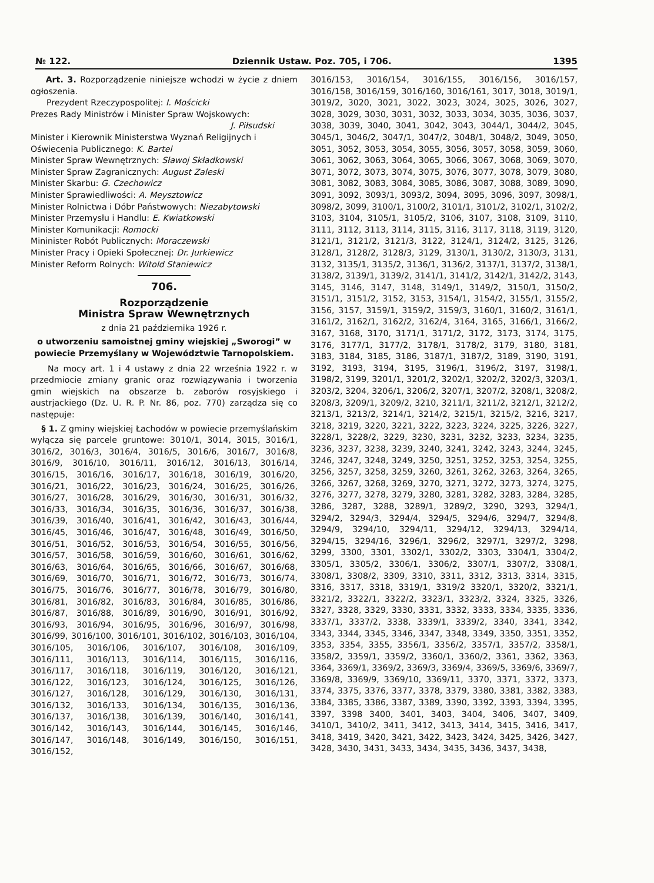№ 122. Dziennik Ustaw. Poz. 705, i 706. 1395
Art. 3. Rozporządzenie niniejsze wchodzi w życie z dniem ogłoszenia.
Prezydent Rzeczypospolitej: I. Mościcki
Prezes Rady Ministrów i Minister Spraw Wojskowych:
J. Piłsudski
Minister i Kierownik Ministerstwa Wyznań Religijnych i Oświecenia Publicznego: K. Bartel
Minister Spraw Wewnętrznych: Sławoj Składkowski
Minister Spraw Zagranicznych: August Zaleski
Minister Skarbu: G. Czechowicz
Minister Sprawiedliwości: A. Meysztowicz
Minister Rolnictwa i Dóbr Państwowych: Niezabytowski
Minister Przemysłu i Handlu: E. Kwiatkowski
Minister Komunikacji: Romocki
Mininister Robót Publicznych: Moraczewski
Minister Pracy i Opieki Społecznej: Dr. Jurkiewicz
Minister Reform Rolnych: Witold Staniewicz
706.
Rozporządzenie
Ministra Spraw Wewnętrznych
z dnia 21 października 1926 r.
o utworzeniu samoistnej gminy wiejskiej „Sworogi” w powiecie Przemyślany w Województwie Tarnopolskiem.
Na mocy art. 1 i 4 ustawy z dnia 22 września 1922 r. w przedmiocie zmiany granic oraz rozwiązywania i tworzenia gmin wiejskich na obszarze b. zaborów rosyjskiego i austrjackiego (Dz. U. R. P. Nr. 86, poz. 770) zarządza się co następuje:
§ 1. Z gminy wiejskiej Łachodów w powiecie przemyślańskim wyłącza się parcele gruntowe: 3010/1, 3014, 3015, 3016/1, 3016/2, 3016/3, 3016/4, 3016/5, 3016/6, 3016/7, 3016/8, 3016/9, 3016/10, 3016/11, 3016/12, 3016/13, 3016/14, 3016/15, 3016/16, 3016/17, 3016/18, 3016/19, 3016/20, 3016/21, 3016/22, 3016/23, 3016/24, 3016/25, 3016/26, 3016/27, 3016/28, 3016/29, 3016/30, 3016/31, 3016/32, 3016/33, 3016/34, 3016/35, 3016/36, 3016/37, 3016/38, 3016/39, 3016/40, 3016/41, 3016/42, 3016/43, 3016/44, 3016/45, 3016/46, 3016/47, 3016/48, 3016/49, 3016/50, 3016/51, 3016/52, 3016/53, 3016/54, 3016/55, 3016/56, 3016/57, 3016/58, 3016/59, 3016/60, 3016/61, 3016/62, 3016/63, 3016/64, 3016/65, 3016/66, 3016/67, 3016/68, 3016/69, 3016/70, 3016/71, 3016/72, 3016/73, 3016/74, 3016/75, 3016/76, 3016/77, 3016/78, 3016/79, 3016/80, 3016/81, 3016/82, 3016/83, 3016/84, 3016/85, 3016/86, 3016/87, 3016/88, 3016/89, 3016/90, 3016/91, 3016/92, 3016/93, 3016/94, 3016/95, 3016/96, 3016/97, 3016/98, 3016/99, 3016/100, 3016/101, 3016/102, 3016/103, 3016/104, 3016/105, 3016/106, 3016/107, 3016/108, 3016/109, 3016/111, 3016/113, 3016/114, 3016/115, 3016/116, 3016/117, 3016/118, 3016/119, 3016/120, 3016/121, 3016/122, 3016/123, 3016/124, 3016/125, 3016/126, 3016/127, 3016/128, 3016/129, 3016/130, 3016/131, 3016/132, 3016/133, 3016/134, 3016/135, 3016/136, 3016/137, 3016/138, 3016/139, 3016/140, 3016/141, 3016/142, 3016/143, 3016/144, 3016/145, 3016/146, 3016/147, 3016/148, 3016/149, 3016/150, 3016/151, 3016/152,
3016/153, 3016/154, 3016/155, 3016/156, 3016/157, 3016/158, 3016/159, 3016/160, 3016/161, 3017, 3018, 3019/1, 3019/2, 3020, 3021, 3022, 3023, 3024, 3025, 3026, 3027, 3028, 3029, 3030, 3031, 3032, 3033, 3034, 3035, 3036, 3037, 3038, 3039, 3040, 3041, 3042, 3043, 3044/1, 3044/2, 3045, 3045/1, 3046/2, 3047/1, 3047/2, 3048/1, 3048/2, 3049, 3050, 3051, 3052, 3053, 3054, 3055, 3056, 3057, 3058, 3059, 3060, 3061, 3062, 3063, 3064, 3065, 3066, 3067, 3068, 3069, 3070, 3071, 3072, 3073, 3074, 3075, 3076, 3077, 3078, 3079, 3080, 3081, 3082, 3083, 3084, 3085, 3086, 3087, 3088, 3089, 3090, 3091, 3092, 3093/1, 3093/2, 3094, 3095, 3096, 3097, 3098/1, 3098/2, 3099, 3100/1, 3100/2, 3101/1, 3101/2, 3102/1, 3102/2, 3103, 3104, 3105/1, 3105/2, 3106, 3107, 3108, 3109, 3110, 3111, 3112, 3113, 3114, 3115, 3116, 3117, 3118, 3119, 3120, 3121/1, 3121/2, 3121/3, 3122, 3124/1, 3124/2, 3125, 3126, 3128/1, 3128/2, 3128/3, 3129, 3130/1, 3130/2, 3130/3, 3131, 3132, 3135/1, 3135/2, 3136/1, 3136/2, 3137/1, 3137/2, 3138/1, 3138/2, 3139/1, 3139/2, 3141/1, 3141/2, 3142/1, 3142/2, 3143, 3145, 3146, 3147, 3148, 3149/1, 3149/2, 3150/1, 3150/2, 3151/1, 3151/2, 3152, 3153, 3154/1, 3154/2, 3155/1, 3155/2, 3156, 3157, 3159/1, 3159/2, 3159/3, 3160/1, 3160/2, 3161/1, 3161/2, 3162/1, 3162/2, 3162/4, 3164, 3165, 3166/1, 3166/2, 3167, 3168, 3170, 3171/1, 3171/2, 3172, 3173, 3174, 3175, 3176, 3177/1, 3177/2, 3178/1, 3178/2, 3179, 3180, 3181, 3183, 3184, 3185, 3186, 3187/1, 3187/2, 3189, 3190, 3191, 3192, 3193, 3194, 3195, 3196/1, 3196/2, 3197, 3198/1, 3198/2, 3199, 3201/1, 3201/2, 3202/1, 3202/2, 3202/3, 3203/1, 3203/2, 3204, 3206/1, 3206/2, 3207/1, 3207/2, 3208/1, 3208/2, 3208/3, 3209/1, 3209/2, 3210, 3211/1, 3211/2, 3212/1, 3212/2, 3213/1, 3213/2, 3214/1, 3214/2, 3215/1, 3215/2, 3216, 3217, 3218, 3219, 3220, 3221, 3222, 3223, 3224, 3225, 3226, 3227, 3228/1, 3228/2, 3229, 3230, 3231, 3232, 3233, 3234, 3235, 3236, 3237, 3238, 3239, 3240, 3241, 3242, 3243, 3244, 3245, 3246, 3247, 3248, 3249, 3250, 3251, 3252, 3253, 3254, 3255, 3256, 3257, 3258, 3259, 3260, 3261, 3262, 3263, 3264, 3265, 3266, 3267, 3268, 3269, 3270, 3271, 3272, 3273, 3274, 3275, 3276, 3277, 3278, 3279, 3280, 3281, 3282, 3283, 3284, 3285, 3286, 3287, 3288, 3289/1, 3289/2, 3290, 3293, 3294/1, 3294/2, 3294/3, 3294/4, 3294/5, 3294/6, 3294/7, 3294/8, 3294/9, 3294/10, 3294/11, 3294/12, 3294/13, 3294/14, 3294/15, 3294/16, 3296/1, 3296/2, 3297/1, 3297/2, 3298, 3299, 3300, 3301, 3302/1, 3302/2, 3303, 3304/1, 3304/2, 3305/1, 3305/2, 3306/1, 3306/2, 3307/1, 3307/2, 3308/1, 3308/1, 3308/2, 3309, 3310, 3311, 3312, 3313, 3314, 3315, 3316, 3317, 3318, 3319/1, 3319/2 3320/1, 3320/2, 3321/1, 3321/2, 3322/1, 3322/2, 3323/1, 3323/2, 3324, 3325, 3326, 3327, 3328, 3329, 3330, 3331, 3332, 3333, 3334, 3335, 3336, 3337/1, 3337/2, 3338, 3339/1, 3339/2, 3340, 3341, 3342, 3343, 3344, 3345, 3346, 3347, 3348, 3349, 3350, 3351, 3352, 3353, 3354, 3355, 3356/1, 3356/2, 3357/1, 3357/2, 3358/1, 3358/2, 3359/1, 3359/2, 3360/1, 3360/2, 3361, 3362, 3363, 3364, 3369/1, 3369/2, 3369/3, 3369/4, 3369/5, 3369/6, 3369/7, 3369/8, 3369/9, 3369/10, 3369/11, 3370, 3371, 3372, 3373, 3374, 3375, 3376, 3377, 3378, 3379, 3380, 3381, 3382, 3383, 3384, 3385, 3386, 3387, 3389, 3390, 3392, 3393, 3394, 3395, 3397, 3398 3400, 3401, 3403, 3404, 3406, 3407, 3409, 3410/1, 3410/2, 3411, 3412, 3413, 3414, 3415, 3416, 3417, 3418, 3419, 3420, 3421, 3422, 3423, 3424, 3425, 3426, 3427, 3428, 3430, 3431, 3433, 3434, 3435, 3436, 3437, 3438,